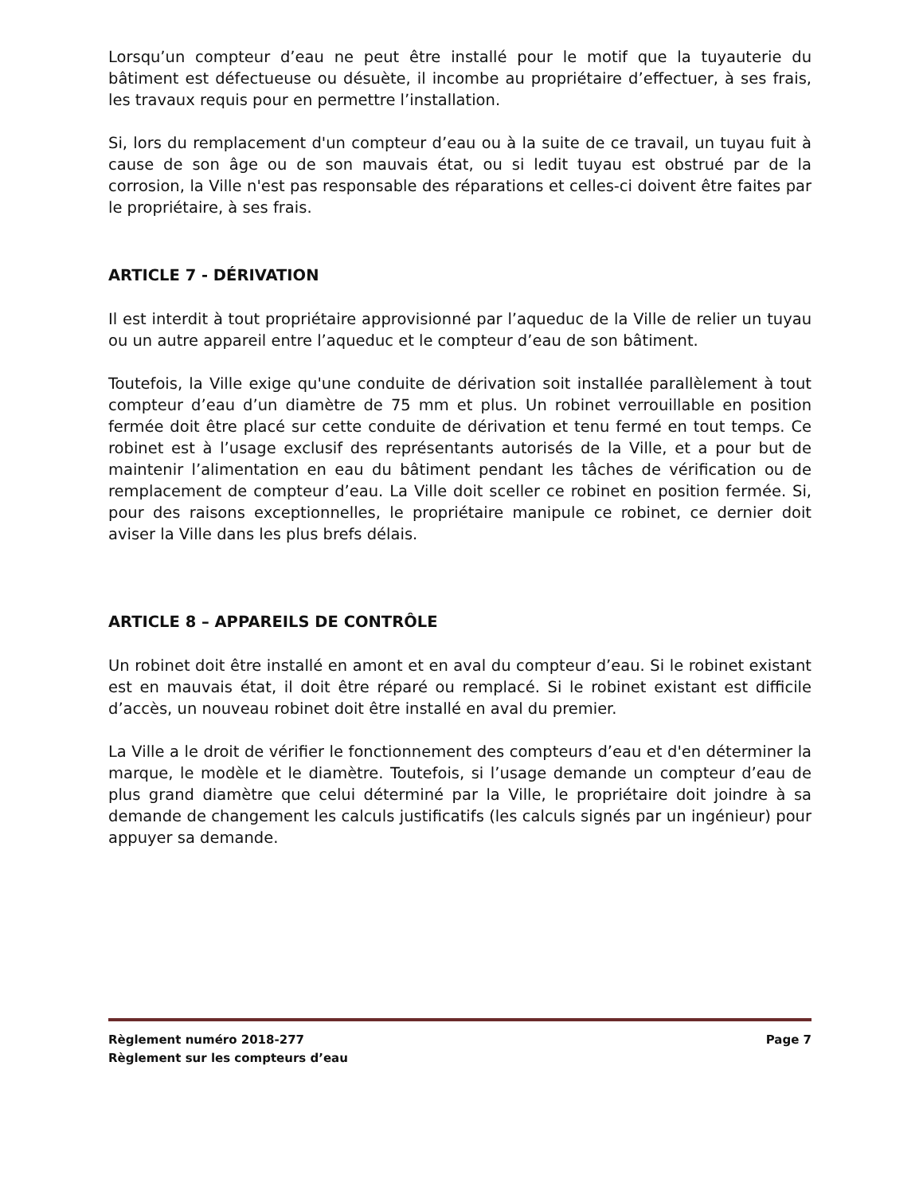Lorsqu’un compteur d’eau ne peut être installé pour le motif que la tuyauterie du bâtiment est défectueuse ou désuète, il incombe au propriétaire d’effectuer, à ses frais, les travaux requis pour en permettre l’installation.
Si, lors du remplacement d'un compteur d’eau ou à la suite de ce travail, un tuyau fuit à cause de son âge ou de son mauvais état, ou si ledit tuyau est obstrué par de la corrosion, la Ville n'est pas responsable des réparations et celles-ci doivent être faites par le propriétaire, à ses frais.
ARTICLE 7 - DÉRIVATION
Il est interdit à tout propriétaire approvisionné par l’aqueduc de la Ville de relier un tuyau ou un autre appareil entre l’aqueduc et le compteur d’eau de son bâtiment.
Toutefois, la Ville exige qu'une conduite de dérivation soit installée parallèlement à tout compteur d’eau d’un diamètre de 75 mm et plus. Un robinet verrouillable en position fermée doit être placé sur cette conduite de dérivation et tenu fermé en tout temps. Ce robinet est à l’usage exclusif des représentants autorisés de la Ville, et a pour but de maintenir l’alimentation en eau du bâtiment pendant les tâches de vérification ou de remplacement de compteur d’eau. La Ville doit sceller ce robinet en position fermée. Si, pour des raisons exceptionnelles, le propriétaire manipule ce robinet, ce dernier doit aviser la Ville dans les plus brefs délais.
ARTICLE 8 – APPAREILS DE CONTRÔLE
Un robinet doit être installé en amont et en aval du compteur d’eau. Si le robinet existant est en mauvais état, il doit être réparé ou remplacé. Si le robinet existant est difficile d’accès, un nouveau robinet doit être installé en aval du premier.
La Ville a le droit de vérifier le fonctionnement des compteurs d’eau et d'en déterminer la marque, le modèle et le diamètre. Toutefois, si l’usage demande un compteur d’eau de plus grand diamètre que celui déterminé par la Ville, le propriétaire doit joindre à sa demande de changement les calculs justificatifs (les calculs signés par un ingénieur) pour appuyer sa demande.
Règlement numéro 2018-277 Page 7
Règlement sur les compteurs d’eau